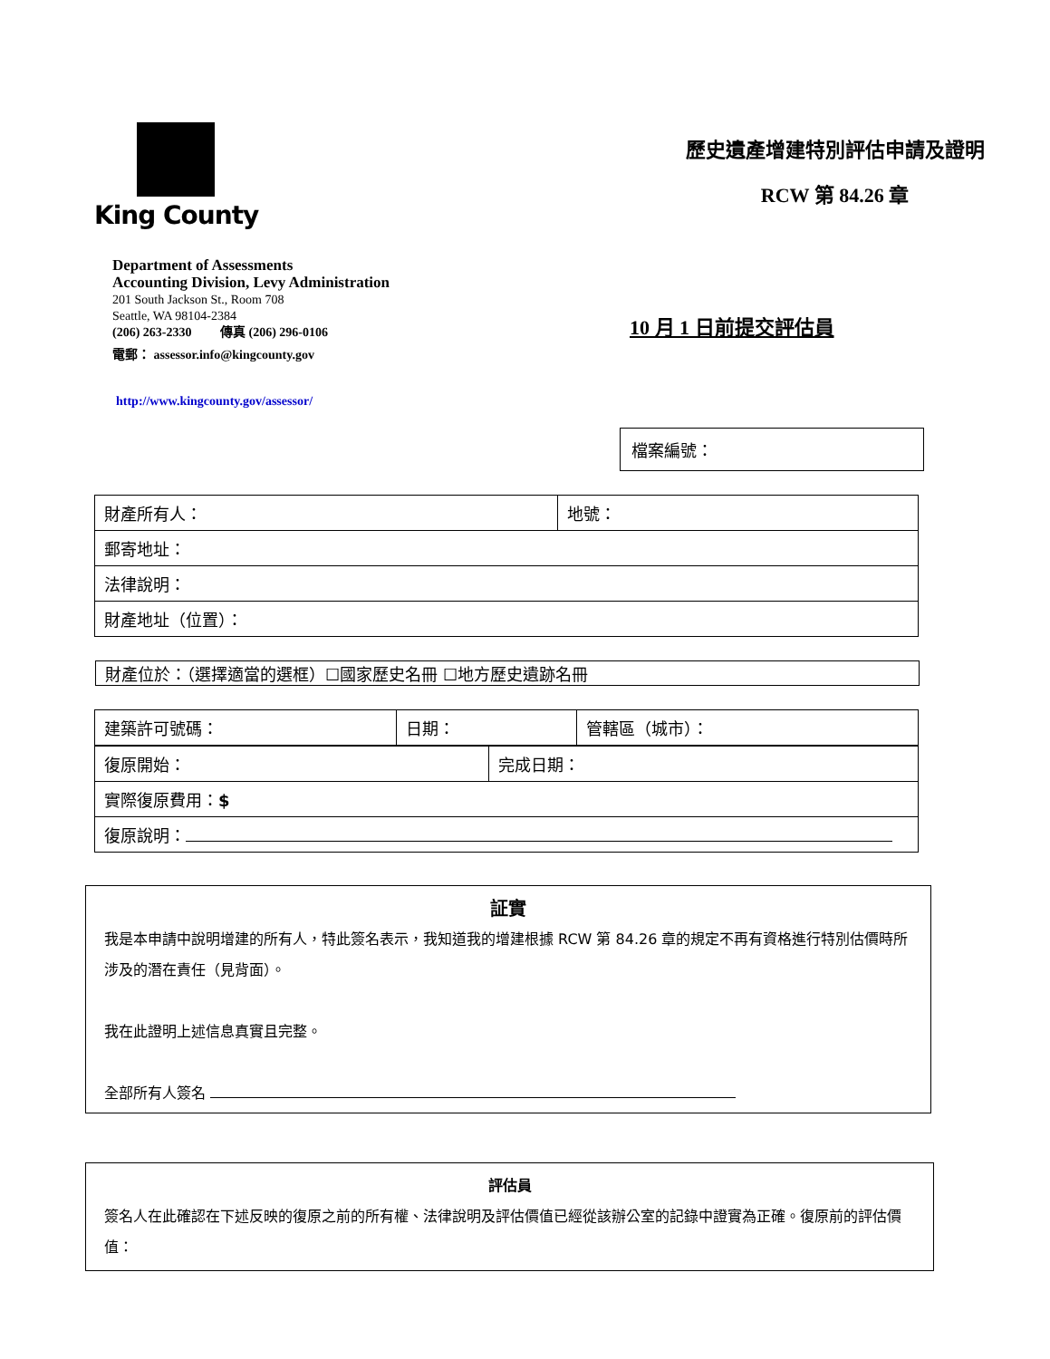King County
歷史遺產增建特別評估申請及證明
RCW 第 84.26 章
Department of Assessments
Accounting Division, Levy Administration
201 South Jackson St., Room 708
Seattle, WA 98104-2384
(206) 263-2330 傳真 (206) 296-0106
電郵： assessor.info@kingcounty.gov
http://www.kingcounty.gov/assessor/
10 月 1 日前提交評估員
檔案編號：
| 財產所有人： | 地號： |
| 郵寄地址： | |
| 法律說明： | |
| 財產地址（位置）： | |
財產位於：（選擇適當的選框）☐國家歷史名冊 ☐地方歷史遺跡名冊
| 建築許可號碼： | 日期： | 管轄區（城市）： |
| 復原開始： | 完成日期： |
| 實際復原費用： $ | |
| 復原說明： | |
証實
我是本申請中說明增建的所有人，特此簽名表示，我知道我的增建根據 RCW 第 84.26 章的規定不再有資格進行特別估價時所涉及的潛在責任（見背面）。
我在此證明上述信息真實且完整。
全部所有人簽名
評估員
簽名人在此確認在下述反映的復原之前的所有權、法律說明及評估價值已經從該辦公室的記錄中證實為正確。復原前的評估價值：